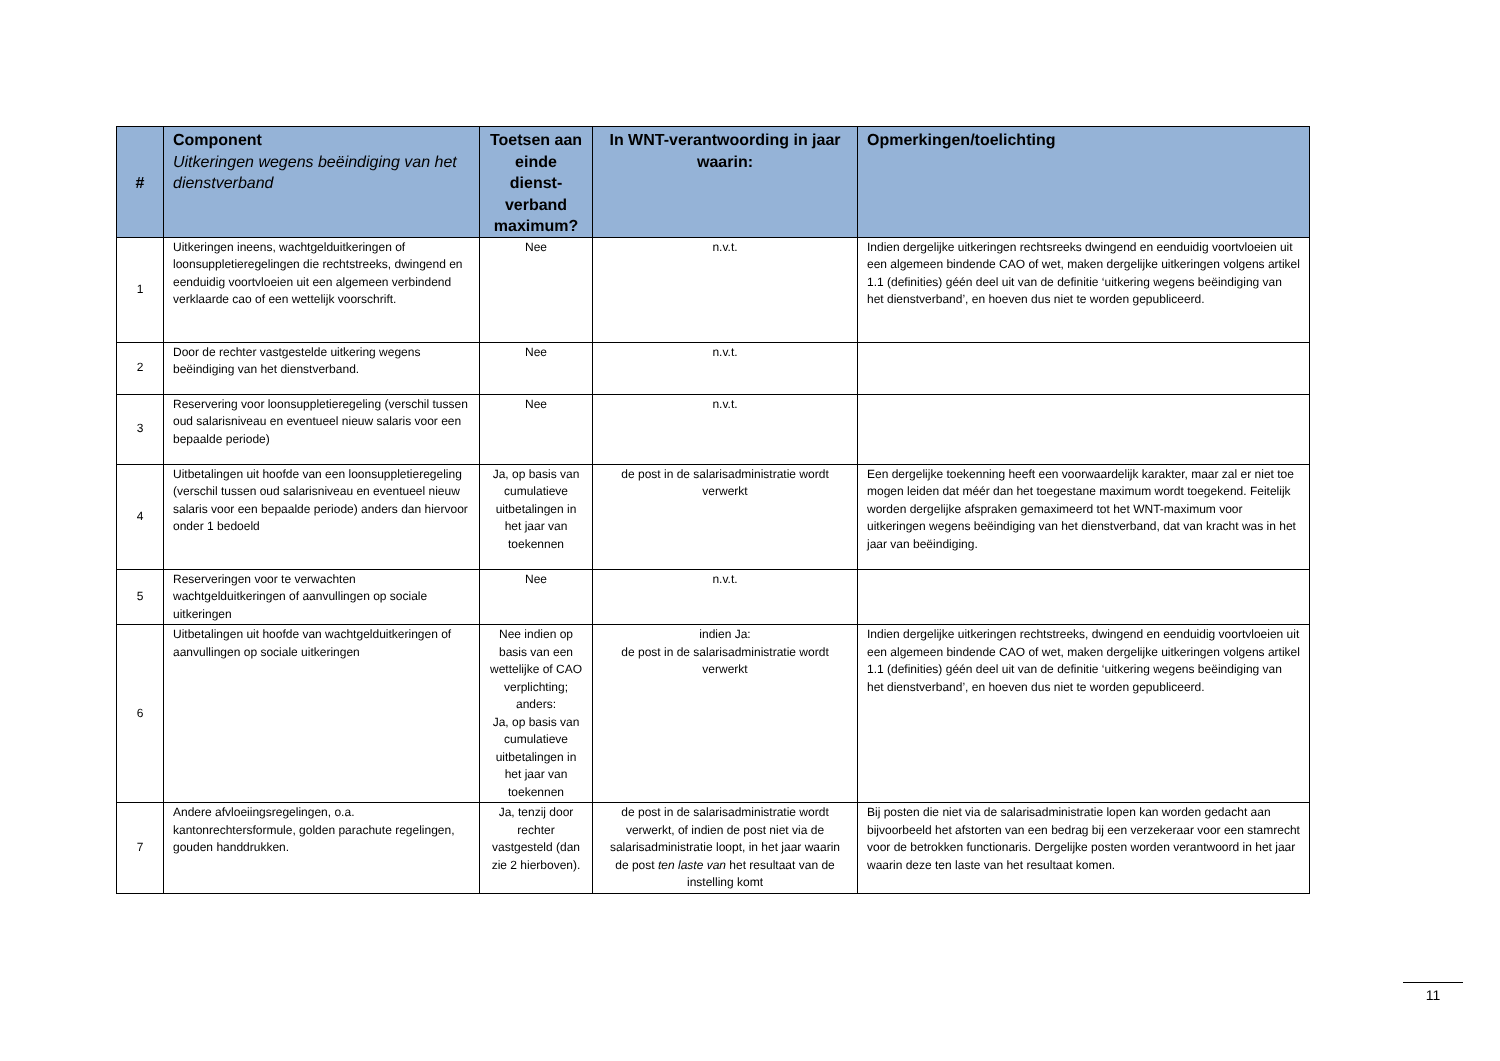| # | Component Uitkeringen wegens beëindiging van het dienstverband | Toetsen aan einde dienst-verband maximum? | In WNT-verantwoording in jaar waarin: | Opmerkingen/toelichting |
| --- | --- | --- | --- | --- |
| 1 | Uitkeringen ineens, wachtgelduitkeringen of loonsuppletieregelingen die rechtstreeks, dwingend en eenduidig voortvloeien uit een algemeen verbindend verklaarde cao of een wettelijk voorschrift. | Nee | n.v.t. | Indien dergelijke uitkeringen rechtsreeks dwingend en eenduidig voortvloeien uit een algemeen bindende CAO of wet, maken dergelijke uitkeringen volgens artikel 1.1 (definities) géén deel uit van de definitie ‘uitkering wegens beëindiging van het dienstverband’, en hoeven dus niet te worden gepubliceerd. |
| 2 | Door de rechter vastgestelde uitkering wegens beëindiging van het dienstverband. | Nee | n.v.t. | |
| 3 | Reservering voor loonsuppletieregeling (verschil tussen oud salarisniveau en eventueel nieuw salaris voor een bepaalde periode) | Nee | n.v.t. | |
| 4 | Uitbetalingen uit hoofde van een loonsuppletieregeling (verschil tussen oud salarisniveau en eventueel nieuw salaris voor een bepaalde periode) anders dan hiervoor onder 1 bedoeld | Ja, op basis van cumulatieve uitbetalingen in het jaar van toekennen | de post in de salarisadministratie wordt verwerkt | Een dergelijke toekenning heeft een voorwaardelijk karakter, maar zal er niet toe mogen leiden dat méér dan het toegestane maximum wordt toegekend. Feitelijk worden dergelijke afspraken gemaximeerd tot het WNT-maximum voor uitkeringen wegens beëindiging van het dienstverband, dat van kracht was in het jaar van beëindiging. |
| 5 | Reserveringen voor te verwachten wachtgelduitkeringen of aanvullingen op sociale uitkeringen | Nee | n.v.t. | |
| 6 | Uitbetalingen uit hoofde van wachtgelduitkeringen of aanvullingen op sociale uitkeringen | Nee indien op basis van een wettelijke of CAO verplichting; anders: Ja, op basis van cumulatieve uitbetalingen in het jaar van toekennen | indien Ja: de post in de salarisadministratie wordt verwerkt | Indien dergelijke uitkeringen rechtstreeks, dwingend en eenduidig voortvloeien uit een algemeen bindende CAO of wet, maken dergelijke uitkeringen volgens artikel 1.1 (definities) géén deel uit van de definitie ‘uitkering wegens beëindiging van het dienstverband’, en hoeven dus niet te worden gepubliceerd. |
| 7 | Andere afvloeiingsregelingen, o.a. kantonrechtersformule, golden parachute regelingen, gouden handdrukken. | Ja, tenzij door rechter vastgesteld (dan zie 2 hierboven). | de post in de salarisadministratie wordt verwerkt, of indien de post niet via de salarisadministratie loopt, in het jaar waarin de post ten laste van het resultaat van de instelling komt | Bij posten die niet via de salarisadministratie lopen kan worden gedacht aan bijvoorbeeld het afstorten van een bedrag bij een verzekeraar voor een stamrecht voor de betrokken functionaris. Dergelijke posten worden verantwoord in het jaar waarin deze ten laste van het resultaat komen. |
11